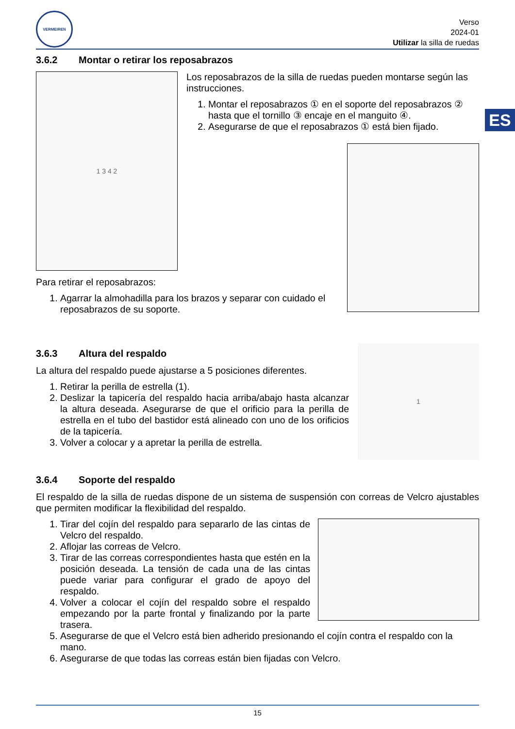ES
VERMEIREN
Verso
2024-01
Utilizar la silla de ruedas
3.6.2 Montar o retirar los reposabrazos
1 3 4 2
Los reposabrazos de la silla de ruedas pueden montarse según las instrucciones.
1. Montar el reposabrazos ① en el soporte del reposabrazos ② hasta que el tornillo ③ encaje en el manguito ④.
2. Asegurarse de que el reposabrazos ① está bien fijado.
Para retirar el reposabrazos:
1. Agarrar la almohadilla para los brazos y separar con cuidado el reposabrazos de su soporte.
3.6.3 Altura del respaldo
La altura del respaldo puede ajustarse a 5 posiciones diferentes.
1. Retirar la perilla de estrella (1).
2. Deslizar la tapicería del respaldo hacia arriba/abajo hasta alcanzar la altura deseada. Asegurarse de que el orificio para la perilla de estrella en el tubo del bastidor está alineado con uno de los orificios de la tapicería.
3. Volver a colocar y a apretar la perilla de estrella.
1
3.6.4 Soporte del respaldo
El respaldo de la silla de ruedas dispone de un sistema de suspensión con correas de Velcro ajustables que permiten modificar la flexibilidad del respaldo.
1. Tirar del cojín del respaldo para separarlo de las cintas de Velcro del respaldo.
2. Aflojar las correas de Velcro.
3. Tirar de las correas correspondientes hasta que estén en la posición deseada. La tensión de cada una de las cintas puede variar para configurar el grado de apoyo del respaldo.
4. Volver a colocar el cojín del respaldo sobre el respaldo empezando por la parte frontal y finalizando por la parte trasera.
5. Asegurarse de que el Velcro está bien adherido presionando el cojín contra el respaldo con la mano.
6. Asegurarse de que todas las correas están bien fijadas con Velcro.
15